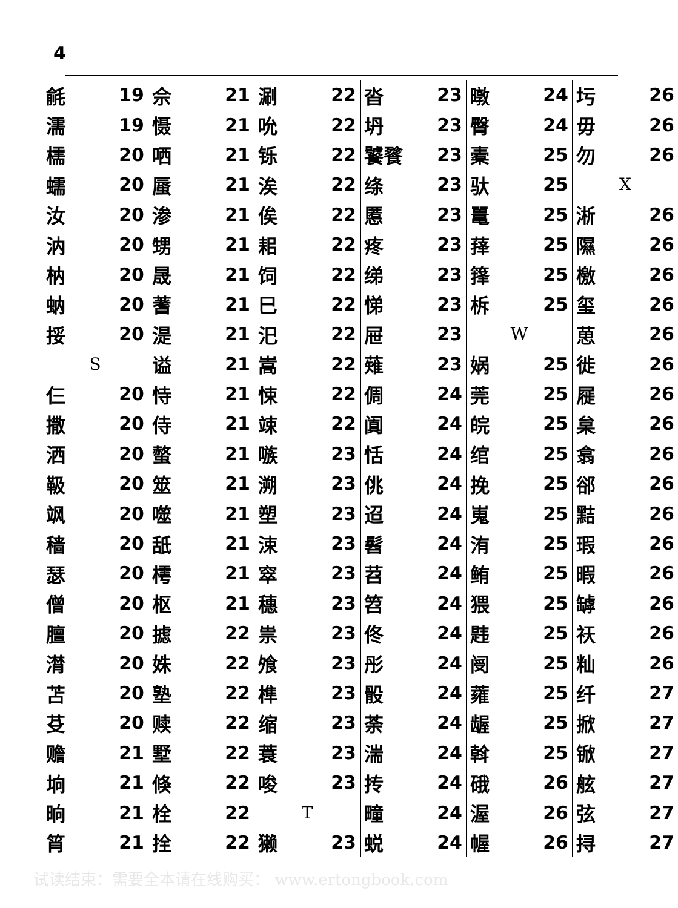4
| 毹 | 19 |
| 濡 | 19 |
| 檽 | 20 |
| 蠕 | 20 |
| 汝 | 20 |
| 汭 | 20 |
| 枘 | 20 |
| 蚋 | 20 |
| 挼 | 20 |
| S | |
| 仨 | 20 |
| 撒 | 20 |
| 洒 | 20 |
| 靸 | 20 |
| 飒 | 20 |
| 穑 | 20 |
| 瑟 | 20 |
| 僧 | 20 |
| 膻 | 20 |
| 潸 | 20 |
| 苫 | 20 |
| 芟 | 20 |
| 赡 | 21 |
| 垧 | 21 |
| 晌 | 21 |
| 筲 | 21 |
| 佘 | 21 |
| 慑 | 21 |
| 哂 | 21 |
| 蜃 | 21 |
| 渗 | 21 |
| 甥 | 21 |
| 晟 | 21 |
| 蓍 | 21 |
| 湜 | 21 |
| 谥 | 21 |
| 恃 | 21 |
| 侍 | 21 |
| 螫 | 21 |
| 筮 | 21 |
| 噬 | 21 |
| 舐 | 21 |
| 樗 | 21 |
| 枢 | 21 |
| 摅 | 22 |
| 姝 | 22 |
| 塾 | 22 |
| 赎 | 22 |
| 墅 | 22 |
| 倏 | 22 |
| 栓 | 22 |
| 拴 | 22 |
| 涮 | 22 |
| 吮 | 22 |
| 铄 | 22 |
| 涘 | 22 |
| 俟 | 22 |
| 耜 | 22 |
| 饲 | 22 |
| 巳 | 22 |
| 汜 | 22 |
| 嵩 | 22 |
| 悚 | 22 |
| 竦 | 22 |
| 嗾 | 23 |
| 溯 | 23 |
| 塑 | 23 |
| 涑 | 23 |
| 窣 | 23 |
| 穗 | 23 |
| 祟 | 23 |
| 飧 | 23 |
| 榫 | 23 |
| 缩 | 23 |
| 蓑 | 23 |
| 唆 | 23 |
| T | |
| 獭 | 23 |
| 沓 | 23 |
| 坍 | 23 |
| 饕餮 | 23 |
| 绦 | 23 |
| 慝 | 23 |
| 疼 | 23 |
| 绨 | 23 |
| 悌 | 23 |
| 屉 | 23 |
| 薙 | 23 |
| 倜 | 24 |
| 阗 | 24 |
| 恬 | 24 |
| 佻 | 24 |
| 迢 | 24 |
| 髫 | 24 |
| 苕 | 24 |
| 笤 | 24 |
| 佟 | 24 |
| 彤 | 24 |
| 骰 | 24 |
| 荼 | 24 |
| 湍 | 24 |
| 抟 | 24 |
| 疃 | 24 |
| 蜕 | 24 |
| 暾 | 24 |
| 臀 | 24 |
| 橐 | 25 |
| 驮 | 25 |
| 鼍 | 25 |
| 萚 | 25 |
| 箨 | 25 |
| 柝 | 25 |
| W | |
| 娲 | 25 |
| 莞 | 25 |
| 皖 | 25 |
| 绾 | 25 |
| 挽 | 25 |
| 嵬 | 25 |
| 洧 | 25 |
| 鲔 | 25 |
| 猥 | 25 |
| 韪 | 25 |
| 阌 | 25 |
| 蕹 | 25 |
| 龌 | 25 |
| 斡 | 25 |
| 硪 | 26 |
| 渥 | 26 |
| 幄 | 26 |
| 圬 | 26 |
| 毋 | 26 |
| 勿 | 26 |
| X | |
| 淅 | 26 |
| 隰 | 26 |
| 檄 | 26 |
| 玺 | 26 |
| 葸 | 26 |
| 徙 | 26 |
| 屣 | 26 |
| 枲 | 26 |
| 翕 | 26 |
| 郤 | 26 |
| 黠 | 26 |
| 瑕 | 26 |
| 暇 | 26 |
| 罅 | 26 |
| 祆 | 26 |
| 籼 | 26 |
| 纤 | 27 |
| 掀 | 27 |
| 锨 | 27 |
| 舷 | 27 |
| 弦 | 27 |
| 挦 | 27 |
试读结束：需要全本请在线购买： www.ertongbook.com